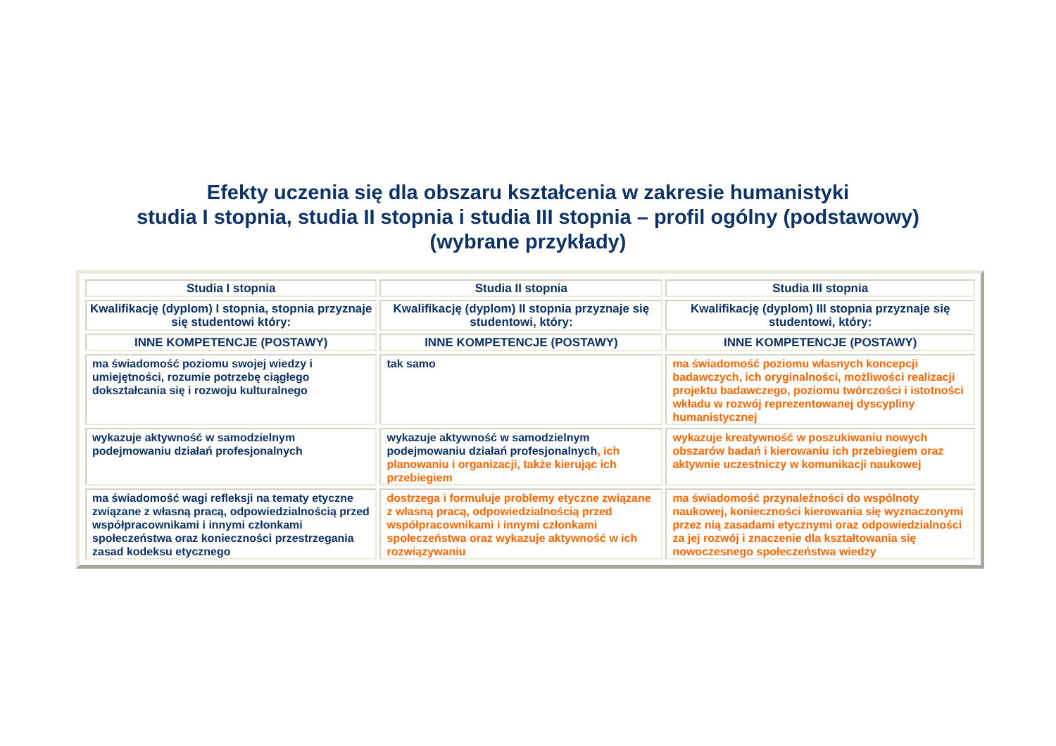Efekty uczenia się dla obszaru kształcenia w zakresie humanistyki
studia I stopnia, studia II stopnia i studia III stopnia – profil ogólny (podstawowy)
(wybrane przykłady)
| Studia I stopnia | Studia II stopnia | Studia III stopnia |
| --- | --- | --- |
| Kwalifikację (dyplom) I stopnia, stopnia przyznaje się studentowi który: | Kwalifikację (dyplom) II stopnia przyznaje się studentowi, który: | Kwalifikację (dyplom) III stopnia przyznaje się studentowi, który: |
| INNE KOMPETENCJE (POSTAWY) | INNE KOMPETENCJE (POSTAWY) | INNE KOMPETENCJE (POSTAWY) |
| ma świadomość poziomu swojej wiedzy i umiejętności, rozumie potrzebę ciągłego dokształcania się i rozwoju kulturalnego | tak samo | ma świadomość poziomu własnych koncepcji badawczych, ich oryginalności, możliwości realizacji projektu badawczego, poziomu twórczości i istotności wkładu w rozwój reprezentowanej dyscypliny humanistycznej |
| wykazuje aktywność w samodzielnym podejmowaniu działań profesjonalnych | wykazuje aktywność w samodzielnym podejmowaniu działań profesjonalnych , ich planowaniu i organizacji, także kierując ich przebiegiem | wykazuje kreatywność w poszukiwaniu nowych obszarów badań i kierowaniu ich przebiegiem oraz aktywnie uczestniczy w komunikacji naukowej |
| ma świadomość wagi refleksji na tematy etyczne związane z własną pracą, odpowiedzialnością przed współpracownikami i innymi członkami społeczeństwa oraz konieczności przestrzegania zasad kodeksu etycznego | dostrzega i formułuje problemy etyczne związane z własną pracą, odpowiedzialnością przed współpracownikami i innymi członkami społeczeństwa oraz wykazuje aktywność w ich rozwiązywaniu | ma świadomość przynależności do wspólnoty naukowej, konieczności kierowania się wyznaczonymi przez nią zasadami etycznymi oraz odpowiedzialności za jej rozwój i znaczenie dla kształtowania się nowoczesnego społeczeństwa wiedzy |